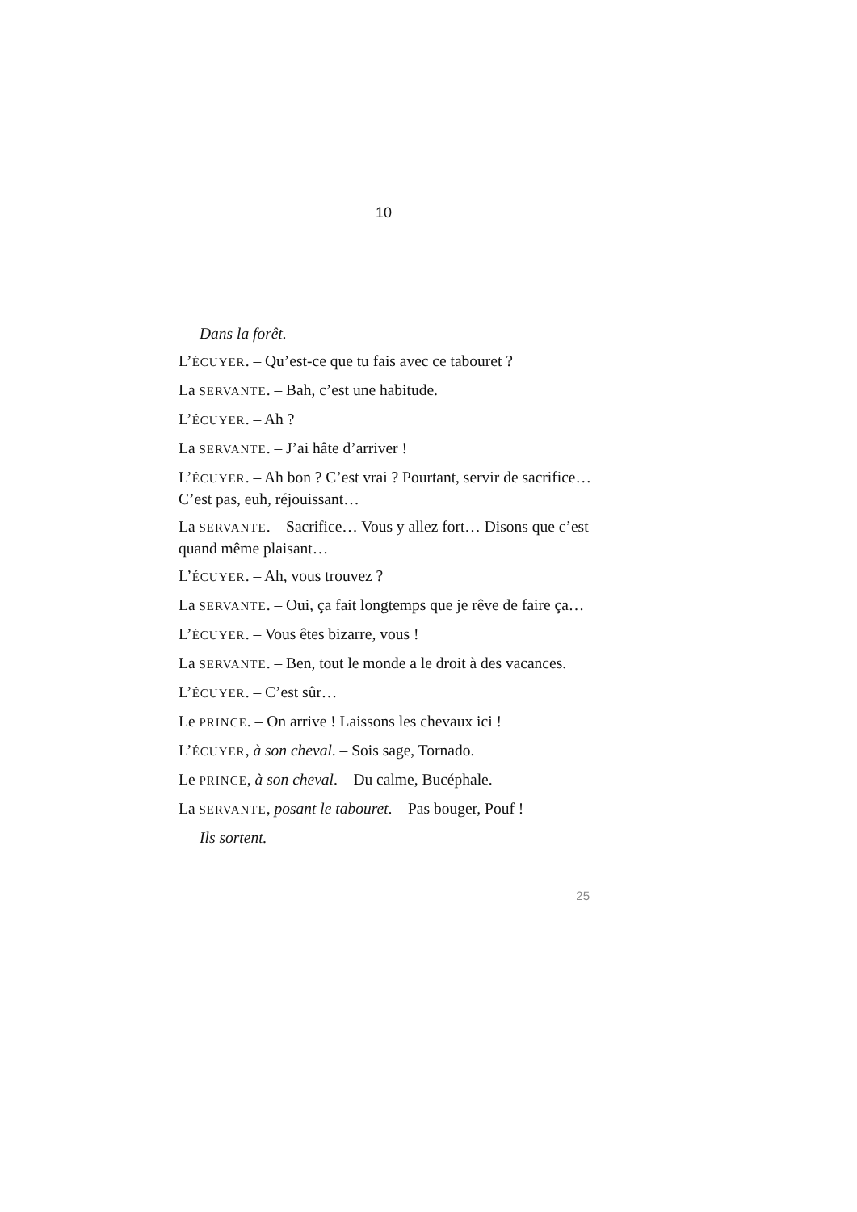10
Dans la forêt.
L’ÉCUYER. – Qu’est-ce que tu fais avec ce tabouret ?
La SERVANTE. – Bah, c’est une habitude.
L’ÉCUYER. – Ah ?
La SERVANTE. – J’ai hâte d’arriver !
L’ÉCUYER. – Ah bon ? C’est vrai ? Pourtant, servir de sacrifice… C’est pas, euh, réjouissant…
La SERVANTE. – Sacrifice… Vous y allez fort… Disons que c’est quand même plaisant…
L’ÉCUYER. – Ah, vous trouvez ?
La SERVANTE. – Oui, ça fait longtemps que je rêve de faire ça…
L’ÉCUYER. – Vous êtes bizarre, vous !
La SERVANTE. – Ben, tout le monde a le droit à des vacances.
L’ÉCUYER. – C’est sûr…
Le PRINCE. – On arrive ! Laissons les chevaux ici !
L’ÉCUYER, à son cheval. – Sois sage, Tornado.
Le PRINCE, à son cheval. – Du calme, Bucéphale.
La SERVANTE, posant le tabouret. – Pas bouger, Pouf !
Ils sortent.
25